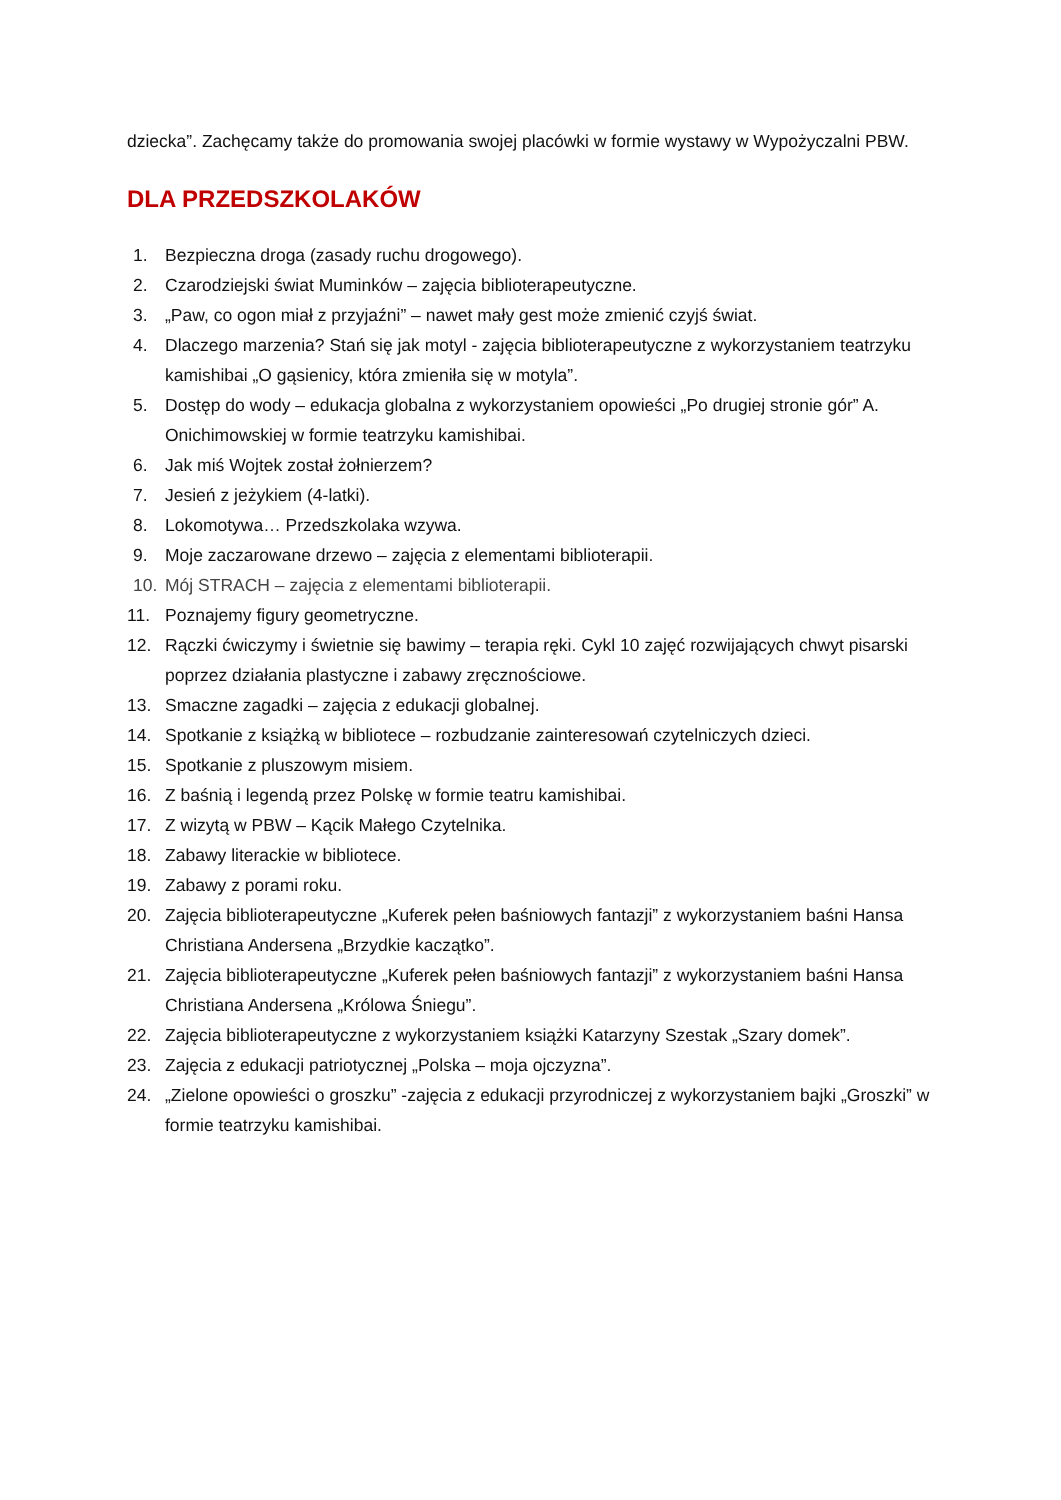dziecka”. Zachęcamy także do promowania swojej placówki w formie wystawy w Wypożyczalni PBW.
DLA PRZEDSZKOLAKÓW
1. Bezpieczna droga (zasady ruchu drogowego).
2. Czarodziejski świat Muminków – zajęcia biblioterapeutyczne.
3. „Paw, co ogon miał z przyjaźni” – nawet mały gest może zmienić czyjś świat.
4. Dlaczego marzenia? Stań się jak motyl - zajęcia biblioterapeutyczne z wykorzystaniem teatrzyku kamishibai „O gąsienicy, która zmieniła się w motyla”.
5. Dostęp do wody – edukacja globalna z wykorzystaniem opowieści „Po drugiej stronie gór” A. Onichimowskiej w formie teatrzyku kamishibai.
6. Jak miś Wojtek został żołnierzem?
7. Jesień z jeżykiem (4-latki).
8. Lokomotywa… Przedszkolaka wzywa.
9. Moje zaczarowane drzewo – zajęcia z elementami biblioterapii.
10. Mój STRACH – zajęcia z elementami biblioterapii.
11. Poznajemy figury geometryczne.
12. Rączki ćwiczymy i świetnie się bawimy – terapia ręki. Cykl 10 zajęć rozwijających chwyt pisarski poprzez działania plastyczne i zabawy zręcznościowe.
13. Smaczne zagadki – zajęcia z edukacji globalnej.
14. Spotkanie z książką w bibliotece – rozbudzanie zainteresowań czytelniczych dzieci.
15. Spotkanie z pluszowym misiem.
16. Z baśnią i legendą przez Polskę w formie teatru kamishibai.
17. Z wizytą w PBW – Kącik Małego Czytelnika.
18. Zabawy literackie w bibliotece.
19. Zabawy z porami roku.
20. Zajęcia biblioterapeutyczne „Kuferek pełen baśniowych fantazji” z wykorzystaniem baśni Hansa Christiana Andersena „Brzydkie kaczątko”.
21. Zajęcia biblioterapeutyczne „Kuferek pełen baśniowych fantazji” z wykorzystaniem baśni Hansa Christiana Andersena „Królowa Śniegu”.
22. Zajęcia biblioterapeutyczne z wykorzystaniem książki Katarzyny Szestak „Szary domek”.
23. Zajęcia z edukacji patriotycznej „Polska – moja ojczyzna”.
24. „Zielone opowieści o groszku” -zajęcia z edukacji przyrodniczej z wykorzystaniem bajki „Groszki” w formie teatrzyku kamishibai.